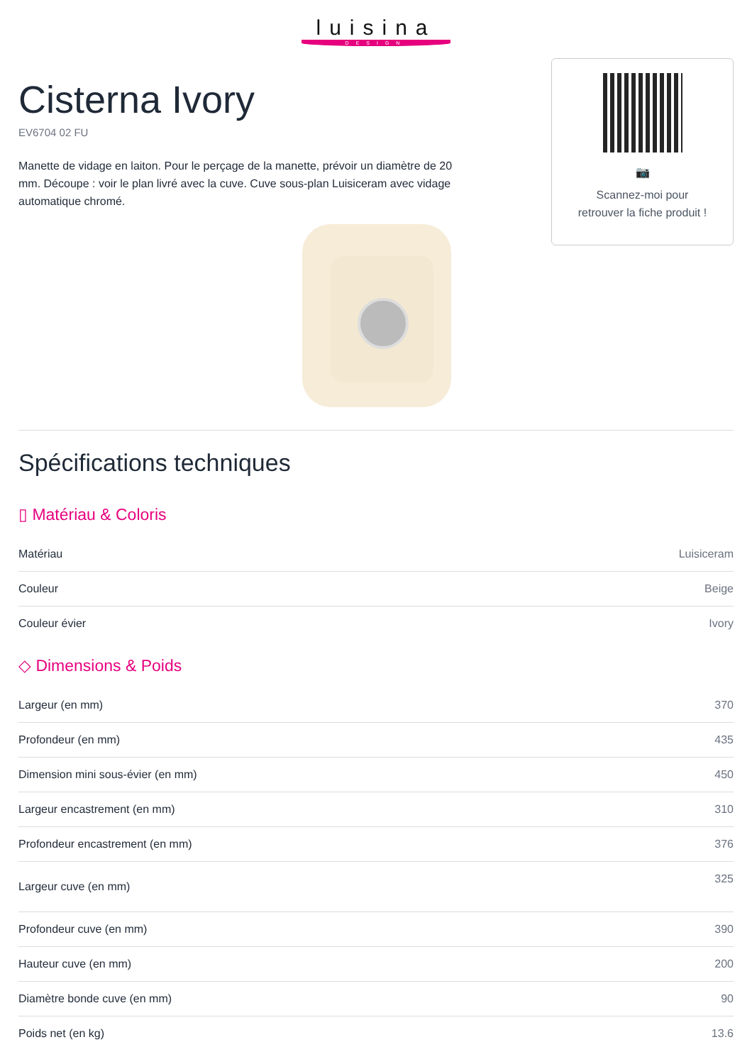luisina
DESIGN
Cisterna Ivory
EV6704 02 FU
Manette de vidage en laiton. Pour le perçage de la manette, prévoir un diamètre de 20 mm. Découpe : voir le plan livré avec la cuve. Cuve sous-plan Luisiceram avec vidage automatique chromé.
📷
Scannez-moi pour
retrouver la fiche produit !
Spécifications techniques
▯ Matériau & Coloris
| Matériau | Luisiceram |
| Couleur | Beige |
| Couleur évier | Ivory |
◇ Dimensions & Poids
| Largeur (en mm) | 370 |
| Profondeur (en mm) | 435 |
| Dimension mini sous-évier (en mm) | 450 |
| Largeur encastrement (en mm) | 310 |
| Profondeur encastrement (en mm) | 376 |
| Largeur cuve (en mm) | 325 |
| Profondeur cuve (en mm) | 390 |
| Hauteur cuve (en mm) | 200 |
| Diamètre bonde cuve (en mm) | 90 |
| Poids net (en kg) | 13.6 |